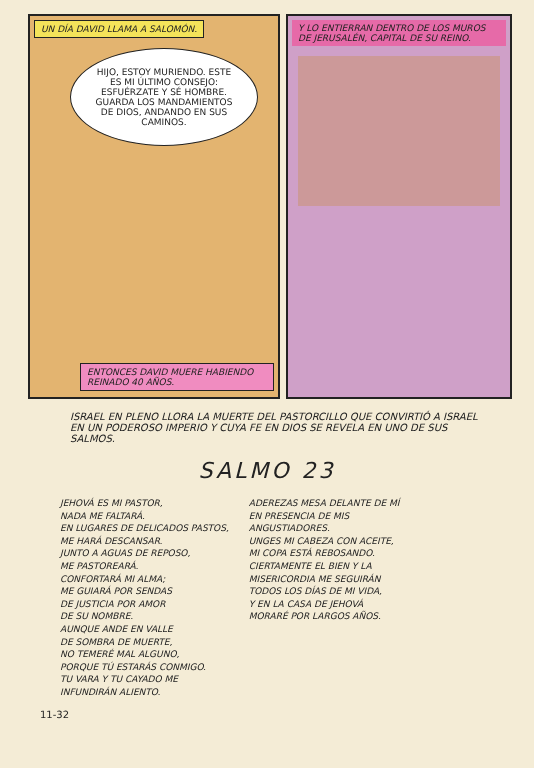UN DÍA DAVID LLAMA A SALOMÓN.
HIJO, ESTOY MURIENDO. ESTE ES MI ÚLTIMO CONSEJO: ESFUÉRZATE Y SÉ HOMBRE. GUARDA LOS MANDAMIENTOS DE DIOS, ANDANDO EN SUS CAMINOS.
ENTONCES DAVID MUERE HABIENDO REINADO 40 AÑOS.
Y LO ENTIERRAN DENTRO DE LOS MUROS DE JERUSALÉN, CAPITAL DE SU REINO.
ISRAEL EN PLENO LLORA LA MUERTE DEL PASTORCILLO QUE CONVIRTIÓ A ISRAEL EN UN PODEROSO IMPERIO Y CUYA FE EN DIOS SE REVELA EN UNO DE SUS SALMOS.
SALMO 23
JEHOVÁ ES MI PASTOR,
NADA ME FALTARÁ.
EN LUGARES DE DELICADOS PASTOS,
ME HARÁ DESCANSAR.
JUNTO A AGUAS DE REPOSO,
ME PASTOREARÁ.
CONFORTARÁ MI ALMA;
ME GUIARÁ POR SENDAS
DE JUSTICIA POR AMOR
DE SU NOMBRE.
AUNQUE ANDE EN VALLE
DE SOMBRA DE MUERTE,
NO TEMERÉ MAL ALGUNO,
PORQUE TÚ ESTARÁS CONMIGO.
TU VARA Y TU CAYADO ME
INFUNDIRÁN ALIENTO.
ADEREZAS MESA DELANTE DE MÍ
EN PRESENCIA DE MIS
ANGUSTIADORES.
UNGES MI CABEZA CON ACEITE,
MI COPA ESTÁ REBOSANDO.
CIERTAMENTE EL BIEN Y LA
MISERICORDIA ME SEGUIRÁN
TODOS LOS DÍAS DE MI VIDA,
Y EN LA CASA DE JEHOVÁ
MORARÉ POR LARGOS AÑOS.
11-32